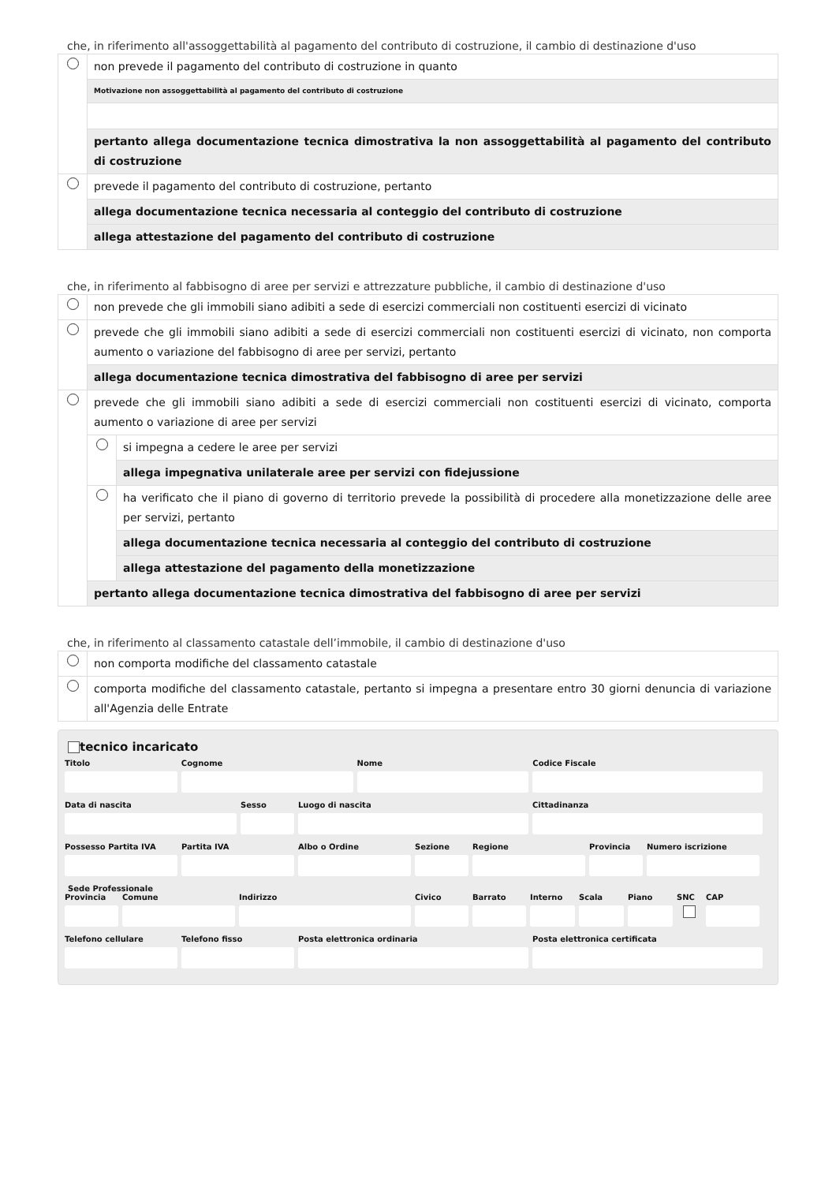che, in riferimento all'assoggettabilità al pagamento del contributo di costruzione, il cambio di destinazione d'uso
non prevede il pagamento del contributo di costruzione in quanto
Motivazione non assoggettabilità al pagamento del contributo di costruzione
pertanto allega documentazione tecnica dimostrativa la non assoggettabilità al pagamento del contributo di costruzione
prevede il pagamento del contributo di costruzione, pertanto
allega documentazione tecnica necessaria al conteggio del contributo di costruzione
allega attestazione del pagamento del contributo di costruzione
che, in riferimento al fabbisogno di aree per servizi e attrezzature pubbliche, il cambio di destinazione d'uso
non prevede che gli immobili siano adibiti a sede di esercizi commerciali non costituenti esercizi di vicinato
prevede che gli immobili siano adibiti a sede di esercizi commerciali non costituenti esercizi di vicinato, non comporta aumento o variazione del fabbisogno di aree per servizi, pertanto
allega documentazione tecnica dimostrativa del fabbisogno di aree per servizi
prevede che gli immobili siano adibiti a sede di esercizi commerciali non costituenti esercizi di vicinato, comporta aumento o variazione di aree per servizi
si impegna a cedere le aree per servizi
allega impegnativa unilaterale aree per servizi con fidejussione
ha verificato che il piano di governo di territorio prevede la possibilità di procedere alla monetizzazione delle aree per servizi, pertanto
allega documentazione tecnica necessaria al conteggio del contributo di costruzione
allega attestazione del pagamento della monetizzazione
pertanto allega documentazione tecnica dimostrativa del fabbisogno di aree per servizi
che, in riferimento al classamento catastale dell’immobile, il cambio di destinazione d'uso
non comporta modifiche del classamento catastale
comporta modifiche del classamento catastale, pertanto si impegna a presentare entro 30 giorni denuncia di variazione all'Agenzia delle Entrate
tecnico incaricato
Titolo Cognome Nome Codice Fiscale
Data di nascita Sesso Luogo di nascita Cittadinanza
Possesso Partita IVA
Partita IVA Albo o Ordine Sezione Regione Provincia
Numero iscrizione
Sede Professionale
Provincia
Comune Indirizzo Civico Barrato Interno
Scala Piano SNC CAP
Telefono cellulare
Telefono fisso Posta elettronica ordinaria Posta elettronica certificata